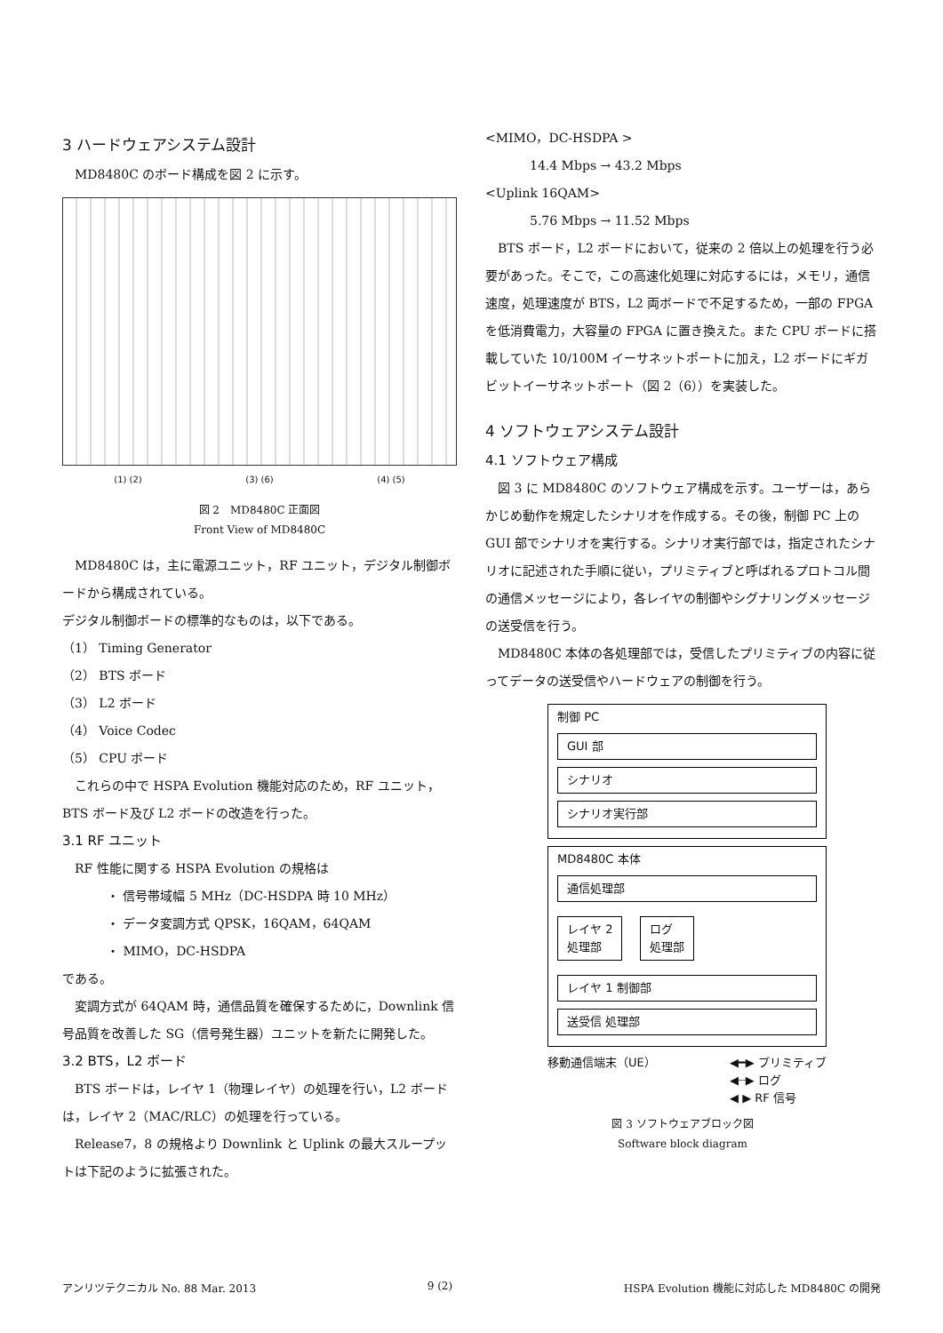3 ハードウェアシステム設計
MD8480C のボード構成を図 2 に示す。
(1) (2) (3) (6) (4) (5)
図 2　MD8480C 正面図
Front View of MD8480C
MD8480C は，主に電源ユニット，RF ユニット，デジタル制御ボードから構成されている。
デジタル制御ボードの標準的なものは，以下である。
（1） Timing Generator
（2） BTS ボード
（3） L2 ボード
（4） Voice Codec
（5） CPU ボード
これらの中で HSPA Evolution 機能対応のため，RF ユニット，BTS ボード及び L2 ボードの改造を行った。
3.1 RF ユニット
RF 性能に関する HSPA Evolution の規格は
・ 信号帯域幅 5 MHz（DC-HSDPA 時 10 MHz）
・ データ変調方式 QPSK，16QAM，64QAM
・ MIMO，DC-HSDPA
である。
変調方式が 64QAM 時，通信品質を確保するために，Downlink 信号品質を改善した SG（信号発生器）ユニットを新たに開発した。
3.2 BTS，L2 ボード
BTS ボードは，レイヤ 1（物理レイヤ）の処理を行い，L2 ボードは，レイヤ 2（MAC/RLC）の処理を行っている。
Release7，8 の規格より Downlink と Uplink の最大スループットは下記のように拡張された。
<MIMO，DC-HSDPA >
14.4 Mbps → 43.2 Mbps
<Uplink 16QAM>
5.76 Mbps → 11.52 Mbps
BTS ボード，L2 ボードにおいて，従来の 2 倍以上の処理を行う必要があった。そこで，この高速化処理に対応するには，メモリ，通信速度，処理速度が BTS，L2 両ボードで不足するため，一部の FPGA を低消費電力，大容量の FPGA に置き換えた。また CPU ボードに搭載していた 10/100M イーサネットポートに加え，L2 ボードにギガビットイーサネットポート（図 2（6））を実装した。
4 ソフトウェアシステム設計
4.1 ソフトウェア構成
図 3 に MD8480C のソフトウェア構成を示す。ユーザーは，あらかじめ動作を規定したシナリオを作成する。その後，制御 PC 上の GUI 部でシナリオを実行する。シナリオ実行部では，指定されたシナリオに記述された手順に従い，プリミティブと呼ばれるプロトコル間の通信メッセージにより，各レイヤの制御やシグナリングメッセージの送受信を行う。
MD8480C 本体の各処理部では，受信したプリミティブの内容に従ってデータの送受信やハードウェアの制御を行う。
制御 PC
GUI 部
シナリオ
シナリオ実行部
MD8480C 本体
通信処理部
レイヤ 2
処理部
ログ
処理部
レイヤ 1 制御部
送受信 処理部
移動通信端末（UE） ◀━▶ プリミティブ
◀┈▶ ログ
◀ ▶ RF 信号
図 3 ソフトウェアブロック図
Software block diagram
アンリツテクニカル No. 88 Mar. 2013 9 (2) HSPA Evolution 機能に対応した MD8480C の開発